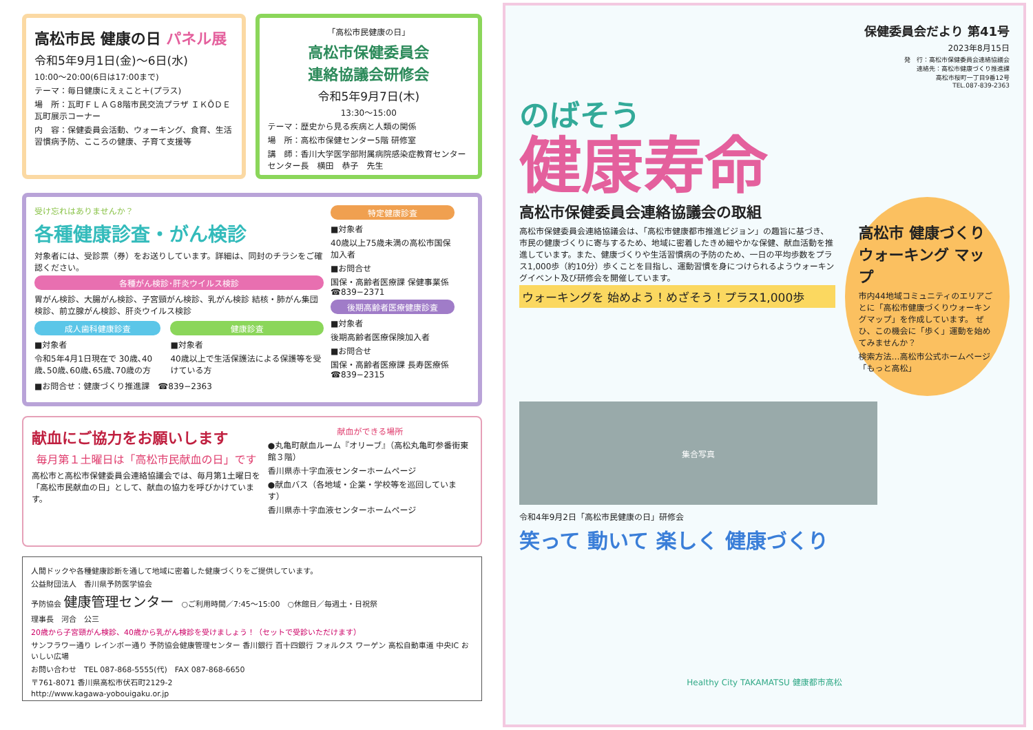高松市民 健康の日 パネル展
令和5年9月1日(金)～6日(水)
10:00～20:00(6日は17:00まで)
テーマ：毎日健康にえぇこと＋(プラス)
場　所：瓦町ＦＬＡＧ8階市民交流プラザ ＩＫŌＤＥ瓦町展示コーナー
内　容：保健委員会活動、ウォーキング、食育、生活習慣病予防、こころの健康、子育て支援等
「高松市民健康の日」
高松市保健委員会
連絡協議会研修会
令和5年9月7日(木)
13:30～15:00
テーマ：歴史から見る疾病と人類の関係
場　所：高松市保健センター5階 研修室
講　師：香川大学医学部附属病院感染症教育センター センター長　横田　恭子　先生
受け忘れはありませんか？
各種健康診査・がん検診
対象者には、受診票（券）をお送りしています。詳細は、同封のチラシをご確認ください。
各種がん検診･肝炎ウイルス検診
胃がん検診、大腸がん検診、子宮頸がん検診、乳がん検診 結核・肺がん集団検診、前立腺がん検診、肝炎ウイルス検診
成人歯科健康診査
■対象者
令和5年4月1日現在で 30歳､40歳､50歳､60歳､65歳､70歳の方
健康診査
■対象者
40歳以上で生活保護法による保護等を受けている方
■お問合せ：健康づくり推進課　☎839−2363
特定健康診査
■対象者
40歳以上75歳未満の高松市国保加入者
■お問合せ
国保・高齢者医療課 保健事業係　☎839−2371
後期高齢者医療健康診査
■対象者
後期高齢者医療保険加入者
■お問合せ
国保・高齢者医療課 長寿医療係　☎839−2315
献血にご協力をお願いします
毎月第１土曜日は「高松市民献血の日」です
高松市と高松市保健委員会連絡協議会では、毎月第1土曜日を「高松市民献血の日」として、献血の協力を呼びかけています。
献血ができる場所
●丸亀町献血ルーム『オリーブ』（高松丸亀町参番街東館３階）
香川県赤十字血液センターホームページ
●献血バス（各地域・企業・学校等を巡回しています）
香川県赤十字血液センターホームページ
人間ドックや各種健康診断を通して地域に密着した健康づくりをご提供しています。
公益財団法人　香川県予防医学協会
予防協会 健康管理センター　○ご利用時間／7:45～15:00　○休館日／毎週土・日祝祭
理事長　河合　公三
20歳から子宮頸がん検診、40歳から乳がん検診を受けましょう！（セットで受診いただけます）
サンフラワー通り レインボー通り 予防協会健康管理センター 香川銀行 百十四銀行 フォルクス ワーゲン 高松自動車道 中央IC おいしい広場
お問い合わせ　TEL 087-868-5555(代)　FAX 087-868-6650
〒761-8071 香川県高松市伏石町2129-2
http://www.kagawa-yobouigaku.or.jp
保健委員会だより 第41号
2023年8月15日
発　行：高松市保健委員会連絡協議会
連絡先：高松市健康づくり推進課
高松市桜町一丁目9番12号
TEL.087-839-2363
のばそう
健康寿命
高松市保健委員会連絡協議会の取組
高松市保健委員会連絡協議会は、「高松市健康都市推進ビジョン」の趣旨に基づき、市民の健康づくりに寄与するため、地域に密着したきめ細やかな保健、献血活動を推進しています。また、健康づくりや生活習慣病の予防のため、一日の平均歩数をプラス1,000歩（約10分）歩くことを目指し、運動習慣を身につけられるようウォーキングイベント及び研修会を開催しています。
ウォーキングを 始めよう！めざそう！プラス1,000歩
高松市 健康づくり ウォーキング マップ
市内44地域コミュニティのエリアごとに「高松市健康づくりウォーキングマップ」を作成しています。 ぜひ、この機会に「歩く」運動を始めてみませんか？
検索方法…高松市公式ホームページ「もっと高松」
集合写真
令和4年9月2日「高松市民健康の日」研修会
笑って 動いて 楽しく 健康づくり
Healthy City TAKAMATSU 健康都市高松